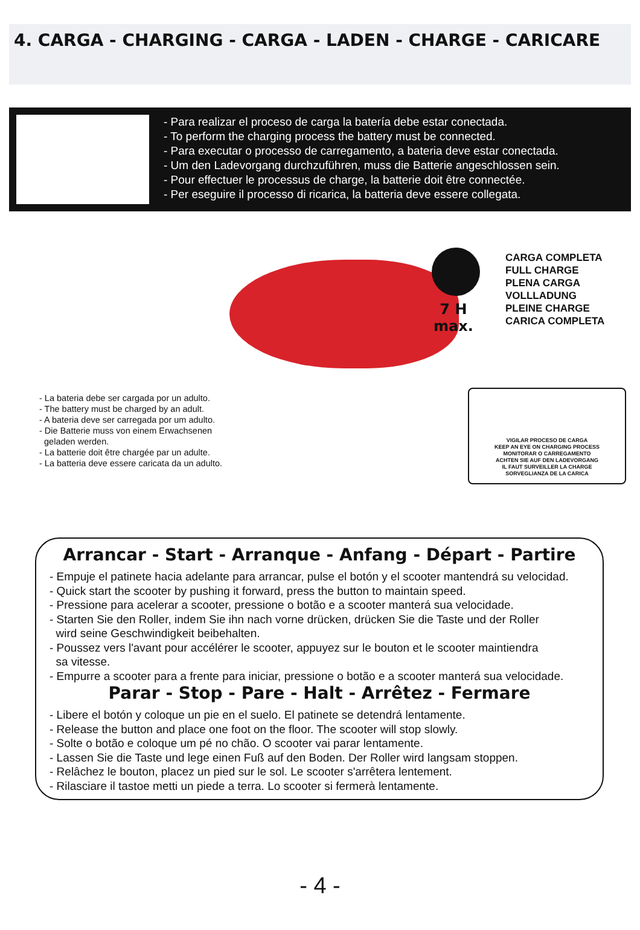4. CARGA - CHARGING - CARGA - LADEN - CHARGE - CARICARE
- Para realizar el proceso de carga la batería debe estar conectada.
- To perform the charging process the battery must be connected.
- Para executar o processo de carregamento, a bateria deve estar conectada.
- Um den Ladevorgang durchzuführen, muss die Batterie angeschlossen sein.
- Pour effectuer le processus de charge, la batterie doit être connectée.
- Per eseguire il processo di ricarica, la batteria deve essere collegata.
- La bateria debe ser cargada por un adulto.
- The battery must be charged by an adult.
- A bateria deve ser carregada por um adulto.
- Die Batterie muss von einem Erwachsenen
geladen werden.
- La batterie doit être chargée par un adulte.
- La batteria deve essere caricata da un adulto.
7 H
max.
CARGA COMPLETA
FULL CHARGE
PLENA CARGA
VOLLLADUNG
PLEINE CHARGE
CARICA COMPLETA
VIGILAR PROCESO DE CARGA
KEEP AN EYE ON CHARGING PROCESS
MONITORAR O CARREGAMENTO
ACHTEN SIE AUF DEN LADEVORGANG
IL FAUT SURVEILLER LA CHARGE
SORVEGLIANZA DE LA CARICA
Arrancar - Start - Arranque - Anfang - Départ - Partire
- Empuje el patinete hacia adelante para arrancar, pulse el botón y el scooter mantendrá su velocidad.
- Quick start the scooter by pushing it forward, press the button to maintain speed.
- Pressione para acelerar a scooter, pressione o botão e a scooter manterá sua velocidade.
- Starten Sie den Roller, indem Sie ihn nach vorne drücken, drücken Sie die Taste und der Roller
wird seine Geschwindigkeit beibehalten.
- Poussez vers l'avant pour accélérer le scooter, appuyez sur le bouton et le scooter maintiendra
sa vitesse.
- Empurre a scooter para a frente para iniciar, pressione o botão e a scooter manterá sua velocidade.
Parar - Stop - Pare - Halt - Arrêtez - Fermare
- Libere el botón y coloque un pie en el suelo. El patinete se detendrá lentamente.
- Release the button and place one foot on the floor. The scooter will stop slowly.
- Solte o botão e coloque um pé no chão. O scooter vai parar lentamente.
- Lassen Sie die Taste und lege einen Fuß auf den Boden. Der Roller wird langsam stoppen.
- Relâchez le bouton, placez un pied sur le sol. Le scooter s'arrêtera lentement.
- Rilasciare il tastoe metti un piede a terra. Lo scooter si fermerà lentamente.
- 4 -